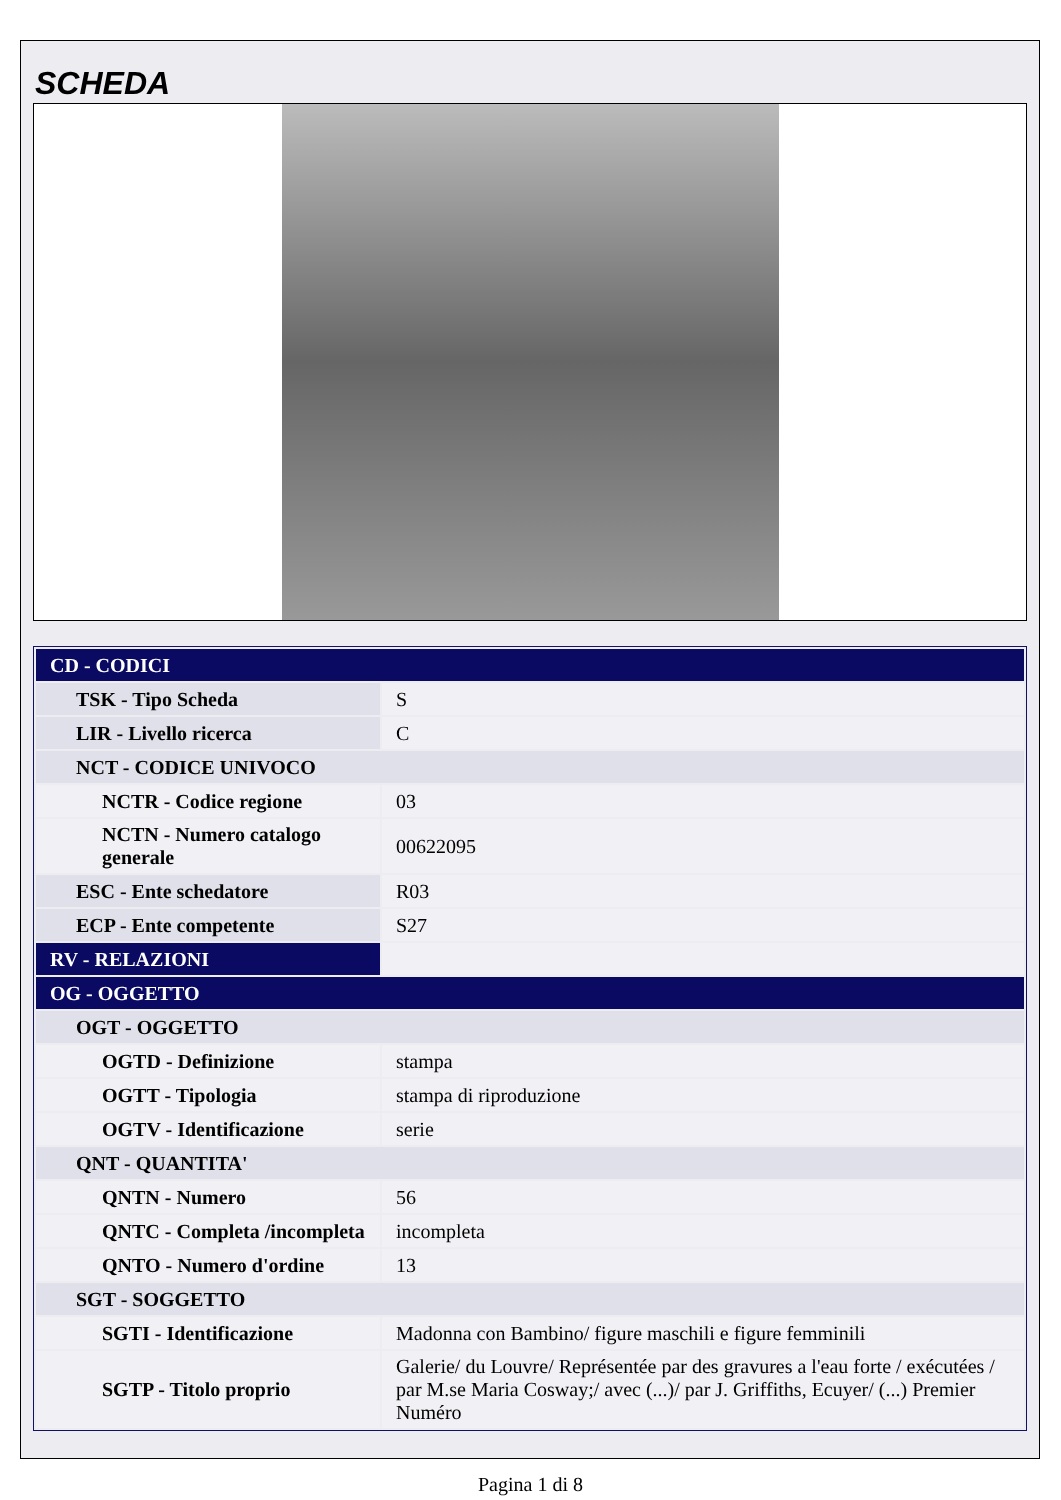SCHEDA
| CD - CODICI | |
| TSK - Tipo Scheda | S |
| LIR - Livello ricerca | C |
| NCT - CODICE UNIVOCO | |
| NCTR - Codice regione | 03 |
| NCTN - Numero catalogo generale | 00622095 |
| ESC - Ente schedatore | R03 |
| ECP - Ente competente | S27 |
| RV - RELAZIONI | |
| OG - OGGETTO | |
| OGT - OGGETTO | |
| OGTD - Definizione | stampa |
| OGTT - Tipologia | stampa di riproduzione |
| OGTV - Identificazione | serie |
| QNT - QUANTITA' | |
| QNTN - Numero | 56 |
| QNTC - Completa /incompleta | incompleta |
| QNTO - Numero d'ordine | 13 |
| SGT - SOGGETTO | |
| SGTI - Identificazione | Madonna con Bambino/ figure maschili e figure femminili |
| SGTP - Titolo proprio | Galerie/ du Louvre/ Représentée par des gravures a l'eau forte / exécutées / par M.se Maria Cosway;/ avec (...)/ par J. Griffiths, Ecuyer/ (...) Premier Numéro |
Pagina 1 di 8